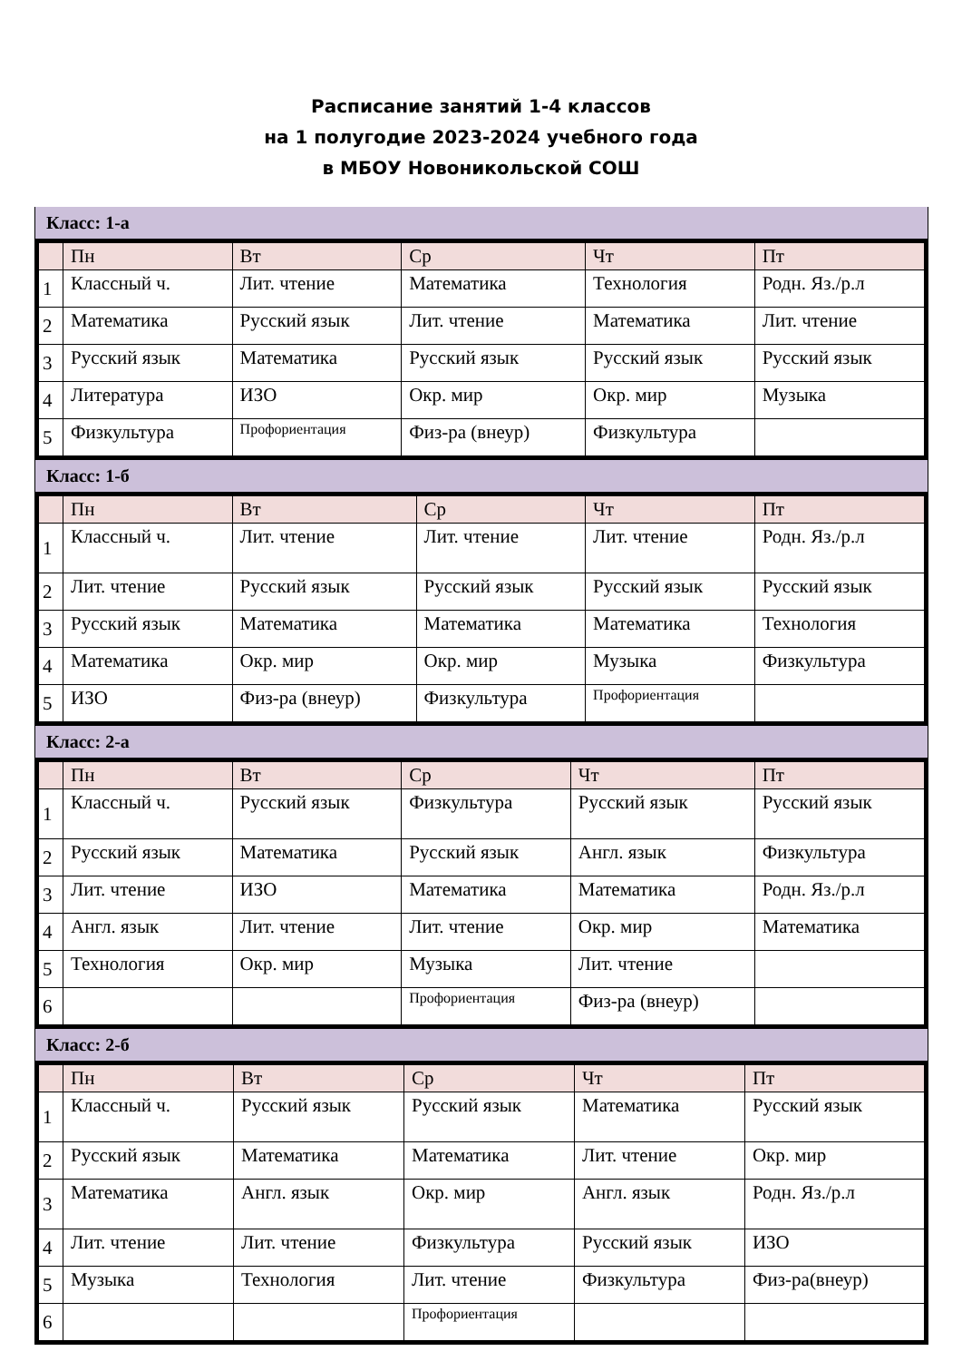Расписание занятий 1-4 классов
на 1 полугодие 2023-2024 учебного года
в МБОУ Новоникольской СОШ
Класс: 1-а
| | Пн | Вт | Ср | Чт | Пт |
| --- | --- | --- | --- | --- | --- |
| 1 | Классный ч. | Лит. чтение | Математика | Технология | Родн. Яз./р.л |
| 2 | Математика | Русский язык | Лит. чтение | Математика | Лит. чтение |
| 3 | Русский язык | Математика | Русский язык | Русский язык | Русский язык |
| 4 | Литература | ИЗО | Окр. мир | Окр. мир | Музыка |
| 5 | Физкультура | Профориентация | Физ-ра (внеур) | Физкультура | |
Класс: 1-б
| | Пн | Вт | Ср | Чт | Пт |
| --- | --- | --- | --- | --- | --- |
| 1 | Классный ч. | Лит. чтение | Лит. чтение | Лит. чтение | Родн. Яз./р.л |
| 2 | Лит. чтение | Русский язык | Русский язык | Русский язык | Русский язык |
| 3 | Русский язык | Математика | Математика | Математика | Технология |
| 4 | Математика | Окр. мир | Окр. мир | Музыка | Физкультура |
| 5 | ИЗО | Физ-ра (внеур) | Физкультура | Профориентация | |
Класс: 2-а
| | Пн | Вт | Ср | Чт | Пт |
| --- | --- | --- | --- | --- | --- |
| 1 | Классный ч. | Русский язык | Физкультура | Русский язык | Русский язык |
| 2 | Русский язык | Математика | Русский язык | Англ. язык | Физкультура |
| 3 | Лит. чтение | ИЗО | Математика | Математика | Родн. Яз./р.л |
| 4 | Англ. язык | Лит. чтение | Лит. чтение | Окр. мир | Математика |
| 5 | Технология | Окр. мир | Музыка | Лит. чтение | |
| 6 | | | Профориентация | Физ-ра (внеур) | |
Класс: 2-б
| | Пн | Вт | Ср | Чт | Пт |
| --- | --- | --- | --- | --- | --- |
| 1 | Классный ч. | Русский язык | Русский язык | Математика | Русский язык |
| 2 | Русский язык | Математика | Математика | Лит. чтение | Окр. мир |
| 3 | Математика | Англ. язык | Окр. мир | Англ. язык | Родн. Яз./р.л |
| 4 | Лит. чтение | Лит. чтение | Физкультура | Русский язык | ИЗО |
| 5 | Музыка | Технология | Лит. чтение | Физкультура | Физ-ра(внеур) |
| 6 | | | Профориентация | | |